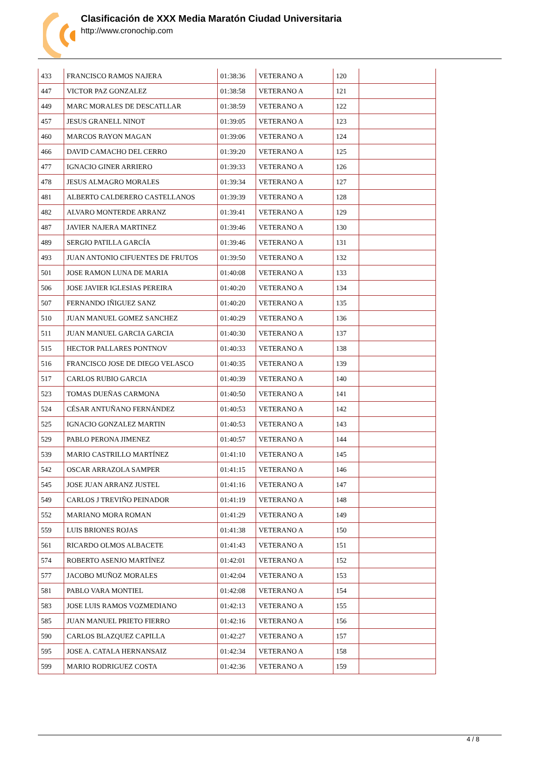Clasificación de XXX Media Maratón Ciudad Universitaria
http://www.cronochip.com
| 433 | FRANCISCO RAMOS NAJERA | 01:38:36 | VETERANO A | 120 | |
| 447 | VICTOR PAZ GONZALEZ | 01:38:58 | VETERANO A | 121 | |
| 449 | MARC MORALES DE DESCATLLAR | 01:38:59 | VETERANO A | 122 | |
| 457 | JESUS GRANELL NINOT | 01:39:05 | VETERANO A | 123 | |
| 460 | MARCOS RAYON MAGAN | 01:39:06 | VETERANO A | 124 | |
| 466 | DAVID CAMACHO DEL CERRO | 01:39:20 | VETERANO A | 125 | |
| 477 | IGNACIO GINER ARRIERO | 01:39:33 | VETERANO A | 126 | |
| 478 | JESUS ALMAGRO MORALES | 01:39:34 | VETERANO A | 127 | |
| 481 | ALBERTO CALDERERO CASTELLANOS | 01:39:39 | VETERANO A | 128 | |
| 482 | ALVARO MONTERDE ARRANZ | 01:39:41 | VETERANO A | 129 | |
| 487 | JAVIER NAJERA MARTINEZ | 01:39:46 | VETERANO A | 130 | |
| 489 | SERGIO PATILLA GARCÍA | 01:39:46 | VETERANO A | 131 | |
| 493 | JUAN ANTONIO CIFUENTES DE FRUTOS | 01:39:50 | VETERANO A | 132 | |
| 501 | JOSE RAMON LUNA DE MARIA | 01:40:08 | VETERANO A | 133 | |
| 506 | JOSE JAVIER IGLESIAS PEREIRA | 01:40:20 | VETERANO A | 134 | |
| 507 | FERNANDO IÑIGUEZ SANZ | 01:40:20 | VETERANO A | 135 | |
| 510 | JUAN MANUEL GOMEZ SANCHEZ | 01:40:29 | VETERANO A | 136 | |
| 511 | JUAN MANUEL GARCIA GARCIA | 01:40:30 | VETERANO A | 137 | |
| 515 | HECTOR PALLARES PONTNOV | 01:40:33 | VETERANO A | 138 | |
| 516 | FRANCISCO JOSE DE DIEGO VELASCO | 01:40:35 | VETERANO A | 139 | |
| 517 | CARLOS RUBIO GARCIA | 01:40:39 | VETERANO A | 140 | |
| 523 | TOMAS DUEÑAS CARMONA | 01:40:50 | VETERANO A | 141 | |
| 524 | CÉSAR ANTUÑANO FERNÁNDEZ | 01:40:53 | VETERANO A | 142 | |
| 525 | IGNACIO GONZALEZ MARTIN | 01:40:53 | VETERANO A | 143 | |
| 529 | PABLO PERONA JIMENEZ | 01:40:57 | VETERANO A | 144 | |
| 539 | MARIO CASTRILLO MARTÍNEZ | 01:41:10 | VETERANO A | 145 | |
| 542 | OSCAR ARRAZOLA SAMPER | 01:41:15 | VETERANO A | 146 | |
| 545 | JOSE JUAN ARRANZ JUSTEL | 01:41:16 | VETERANO A | 147 | |
| 549 | CARLOS J TREVIÑO PEINADOR | 01:41:19 | VETERANO A | 148 | |
| 552 | MARIANO MORA ROMAN | 01:41:29 | VETERANO A | 149 | |
| 559 | LUIS BRIONES ROJAS | 01:41:38 | VETERANO A | 150 | |
| 561 | RICARDO OLMOS ALBACETE | 01:41:43 | VETERANO A | 151 | |
| 574 | ROBERTO ASENJO MARTÍNEZ | 01:42:01 | VETERANO A | 152 | |
| 577 | JACOBO MUÑOZ MORALES | 01:42:04 | VETERANO A | 153 | |
| 581 | PABLO VARA MONTIEL | 01:42:08 | VETERANO A | 154 | |
| 583 | JOSE LUIS RAMOS VOZMEDIANO | 01:42:13 | VETERANO A | 155 | |
| 585 | JUAN MANUEL PRIETO FIERRO | 01:42:16 | VETERANO A | 156 | |
| 590 | CARLOS BLAZQUEZ CAPILLA | 01:42:27 | VETERANO A | 157 | |
| 595 | JOSE A. CATALA HERNANSAIZ | 01:42:34 | VETERANO A | 158 | |
| 599 | MARIO RODRIGUEZ COSTA | 01:42:36 | VETERANO A | 159 | |
4 / 8